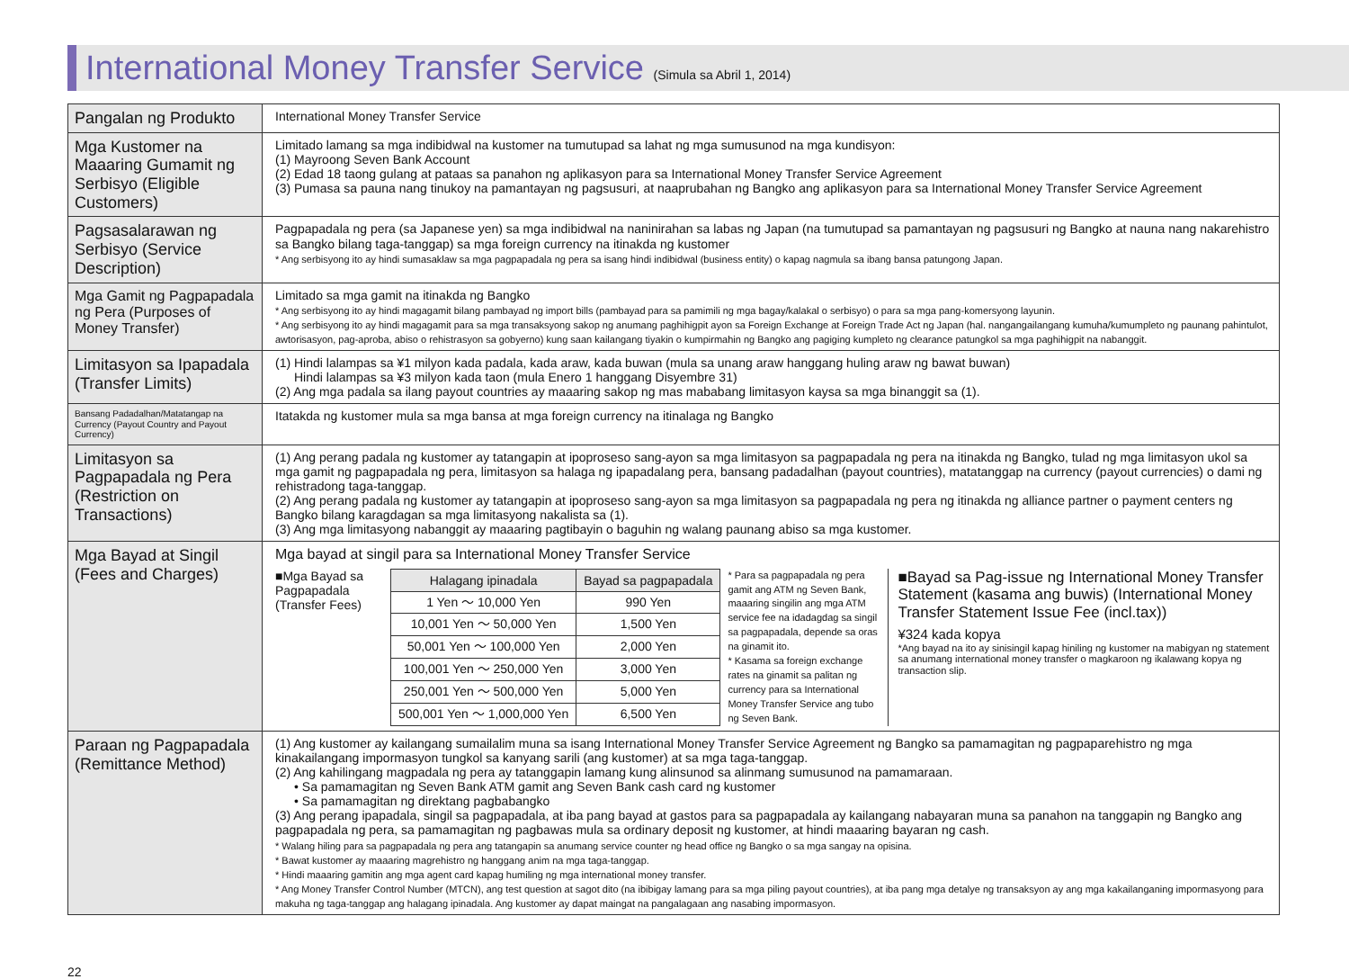International Money Transfer Service (Simula sa Abril 1, 2014)
| Pangalan ng Produkto | International Money Transfer Service |
| Mga Kustomer na Maaaring Gumamit ng Serbisyo (Eligible Customers) | Limitado lamang sa mga indibidwal na kustomer na tumutupad sa lahat ng mga sumusunod na mga kundisyon: (1) Mayroong Seven Bank Account (2) Edad 18 taong gulang at pataas sa panahon ng aplikasyon para sa International Money Transfer Service Agreement (3) Pumasa sa pauna nang tinukoy na pamantayan ng pagsusuri, at naaprubahan ng Bangko ang aplikasyon para sa International Money Transfer Service Agreement |
| Pagsasalarawan ng Serbisyo (Service Description) | Pagpapadala ng pera (sa Japanese yen) sa mga indibidwal na naninirahan sa labas ng Japan (na tumutupad sa pamantayan ng pagsusuri ng Bangko at nauna nang nakarehistro sa Bangko bilang taga-tanggap) sa mga foreign currency na itinakda ng kustomer * Ang serbisyong ito ay hindi sumasaklaw sa mga pagpapadala ng pera sa isang hindi indibidwal (business entity) o kapag nagmula sa ibang bansa patungong Japan. |
| Mga Gamit ng Pagpapadala ng Pera (Purposes of Money Transfer) | Limitado sa mga gamit na itinakda ng Bangko * Ang serbisyong ito ay hindi magagamit bilang pambayad ng import bills (pambayad para sa pamimili ng mga bagay/kalakal o serbisyo) o para sa mga pang-komersyong layunin. * Ang serbisyong ito ay hindi magagamit para sa mga transaksyong sakop ng anumang paghihigpit ayon sa Foreign Exchange at Foreign Trade Act ng Japan (hal. nangangailangang kumuha/kumumpleto ng paunang pahintulot, awtorisasyon, pag-aproba, abiso o rehistrasyon sa gobyerno) kung saan kailangang tiyakin o kumpirmahin ng Bangko ang pagiging kumpleto ng clearance patungkol sa mga paghihigpit na nabanggit. |
| Limitasyon sa Ipapadala (Transfer Limits) | (1) Hindi lalampas sa ¥1 milyon kada padala, kada araw, kada buwan (mula sa unang araw hanggang huling araw ng bawat buwan) Hindi lalampas sa ¥3 milyon kada taon (mula Enero 1 hanggang Disyembre 31) (2) Ang mga padala sa ilang payout countries ay maaaring sakop ng mas mababang limitasyon kaysa sa mga binanggit sa (1). |
| Bansang Padadalhan/Matatangap na Currency (Payout Country and Payout Currency) | Itatakda ng kustomer mula sa mga bansa at mga foreign currency na itinalaga ng Bangko |
| Limitasyon sa Pagpapadala ng Pera (Restriction on Transactions) | (1) Ang perang padala ng kustomer ay tatangapin at ipoproseso sang-ayon sa mga limitasyon sa pagpapadala ng pera na itinakda ng Bangko, tulad ng mga limitasyon ukol sa mga gamit ng pagpapadala ng pera, limitasyon sa halaga ng ipapadalang pera, bansang padadalhan (payout countries), matatanggap na currency (payout currencies) o dami ng rehistradong taga-tanggap. (2) Ang perang padala ng kustomer ay tatangapin at ipoproseso sang-ayon sa mga limitasyon sa pagpapadala ng pera ng itinakda ng alliance partner o payment centers ng Bangko bilang karagdagan sa mga limitasyong nakalista sa (1). (3) Ang mga limitasyong nabanggit ay maaaring pagtibayin o baguhin ng walang paunang abiso sa mga kustomer. |
| Mga Bayad at Singil (Fees and Charges) | Mga bayad at singil para sa International Money Transfer Service ■Mga Bayad sa Pagpapadala (Transfer Fees) / Halagang ipinadala / Bayad sa pagpapadala / / --- / --- / / 1 Yen ～ 10,000 Yen / 990 Yen / / 10,001 Yen ～ 50,000 Yen / 1,500 Yen / / 50,001 Yen ～ 100,000 Yen / 2,000 Yen / / 100,001 Yen ～ 250,000 Yen / 3,000 Yen / / 250,001 Yen ～ 500,000 Yen / 5,000 Yen / / 500,001 Yen ～ 1,000,000 Yen / 6,500 Yen / * Para sa pagpapadala ng pera gamit ang ATM ng Seven Bank, maaaring singilin ang mga ATM service fee na idadagdag sa singil sa pagpapadala, depende sa oras na ginamit ito. * Kasama sa foreign exchange rates na ginamit sa palitan ng currency para sa International Money Transfer Service ang tubo ng Seven Bank. ■Bayad sa Pag-issue ng International Money Transfer Statement (kasama ang buwis) (International Money Transfer Statement Issue Fee (incl.tax)) ¥324 kada kopya *Ang bayad na ito ay sinisingil kapag hiniling ng kustomer na mabigyan ng statement sa anumang international money transfer o magkaroon ng ikalawang kopya ng transaction slip. |
| Paraan ng Pagpapadala (Remittance Method) | (1) Ang kustomer ay kailangang sumailalim muna sa isang International Money Transfer Service Agreement ng Bangko sa pamamagitan ng pagpaparehistro ng mga kinakailangang impormasyon tungkol sa kanyang sarili (ang kustomer) at sa mga taga-tanggap. (2) Ang kahilingang magpadala ng pera ay tatanggapin lamang kung alinsunod sa alinmang sumusunod na pamamaraan. • Sa pamamagitan ng Seven Bank ATM gamit ang Seven Bank cash card ng kustomer • Sa pamamagitan ng direktang pagbabangko (3) Ang perang ipapadala, singil sa pagpapadala, at iba pang bayad at gastos para sa pagpapadala ay kailangang nabayaran muna sa panahon na tanggapin ng Bangko ang pagpapadala ng pera, sa pamamagitan ng pagbawas mula sa ordinary deposit ng kustomer, at hindi maaaring bayaran ng cash. * Walang hiling para sa pagpapadala ng pera ang tatangapin sa anumang service counter ng head office ng Bangko o sa mga sangay na opisina. * Bawat kustomer ay maaaring magrehistro ng hanggang anim na mga taga-tanggap. * Hindi maaaring gamitin ang mga agent card kapag humiling ng mga international money transfer. * Ang Money Transfer Control Number (MTCN), ang test question at sagot dito (na ibibigay lamang para sa mga piling payout countries), at iba pang mga detalye ng transaksyon ay ang mga kakailanganing impormasyong para makuha ng taga-tanggap ang halagang ipinadala. Ang kustomer ay dapat maingat na pangalagaan ang nasabing impormasyon. |
22